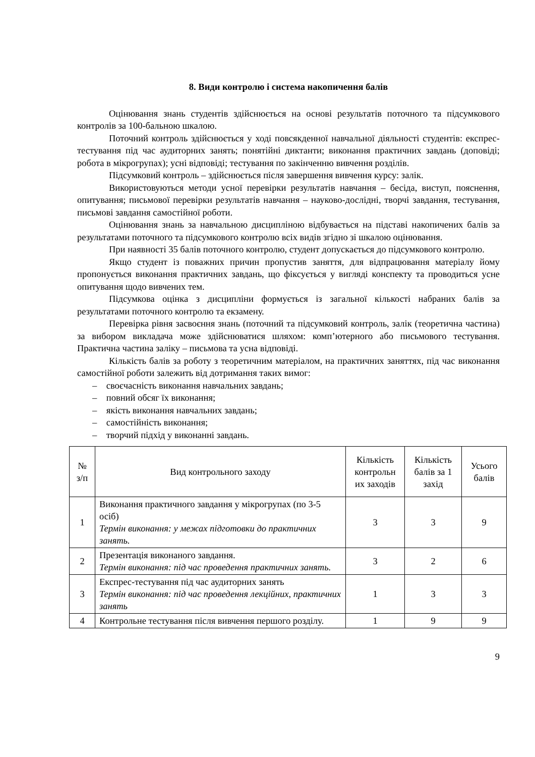8. Види контролю і система накопичення балів
Оцінювання знань студентів здійснюється на основі результатів поточного та підсумкового контролів за 100-бальною шкалою.
Поточний контроль здійснюється у ході повсякденної навчальної діяльності студентів: експрес-тестування під час аудиторних занять; понятійні диктанти; виконання практичних завдань (доповіді; робота в мікрогрупах); усні відповіді; тестування по закінченню вивчення розділів.
Підсумковий контроль – здійснюється після завершення вивчення курсу: залік.
Використовуються методи усної перевірки результатів навчання – бесіда, виступ, пояснення, опитування; письмової перевірки результатів навчання – науково-дослідні, творчі завдання, тестування, письмові завдання самостійної роботи.
Оцінювання знань за навчальною дисципліною відбувається на підставі накопичених балів за результатами поточного та підсумкового контролю всіх видів згідно зі шкалою оцінювання.
При наявності 35 балів поточного контролю, студент допускається до підсумкового контролю.
Якщо студент із поважних причин пропустив заняття, для відпрацювання матеріалу йому пропонується виконання практичних завдань, що фіксується у вигляді конспекту та проводиться усне опитування щодо вивчених тем.
Підсумкова оцінка з дисципліни формується із загальної кількості набраних балів за результатами поточного контролю та екзамену.
Перевірка рівня засвоєння знань (поточний та підсумковий контроль, залік (теоретична частина) за вибором викладача може здійснюватися шляхом: комп’ютерного або письмового тестування. Практична частина заліку – письмова та усна відповіді.
Кількість балів за роботу з теоретичним матеріалом, на практичних заняттях, під час виконання самостійної роботи залежить від дотримання таких вимог:
– своєчасність виконання навчальних завдань;
– повний обсяг їх виконання;
– якість виконання навчальних завдань;
– самостійність виконання;
– творчий підхід у виконанні завдань.
| № з/п | Вид контрольного заходу | Кількість контрольн их заходів | Кількість балів за 1 захід | Усього балів |
| 1 | Виконання практичного завдання у мікрогрупах (по 3-5 осіб) Термін виконання: у межах підготовки до практичних занять. | 3 | 3 | 9 |
| 2 | Презентація виконаного завдання. Термін виконання: під час проведення практичних занять. | 3 | 2 | 6 |
| 3 | Експрес-тестування під час аудиторних занять Термін виконання: під час проведення лекційних, практичних занять | 1 | 3 | 3 |
| 4 | Контрольне тестування після вивчення першого розділу. | 1 | 9 | 9 |
9